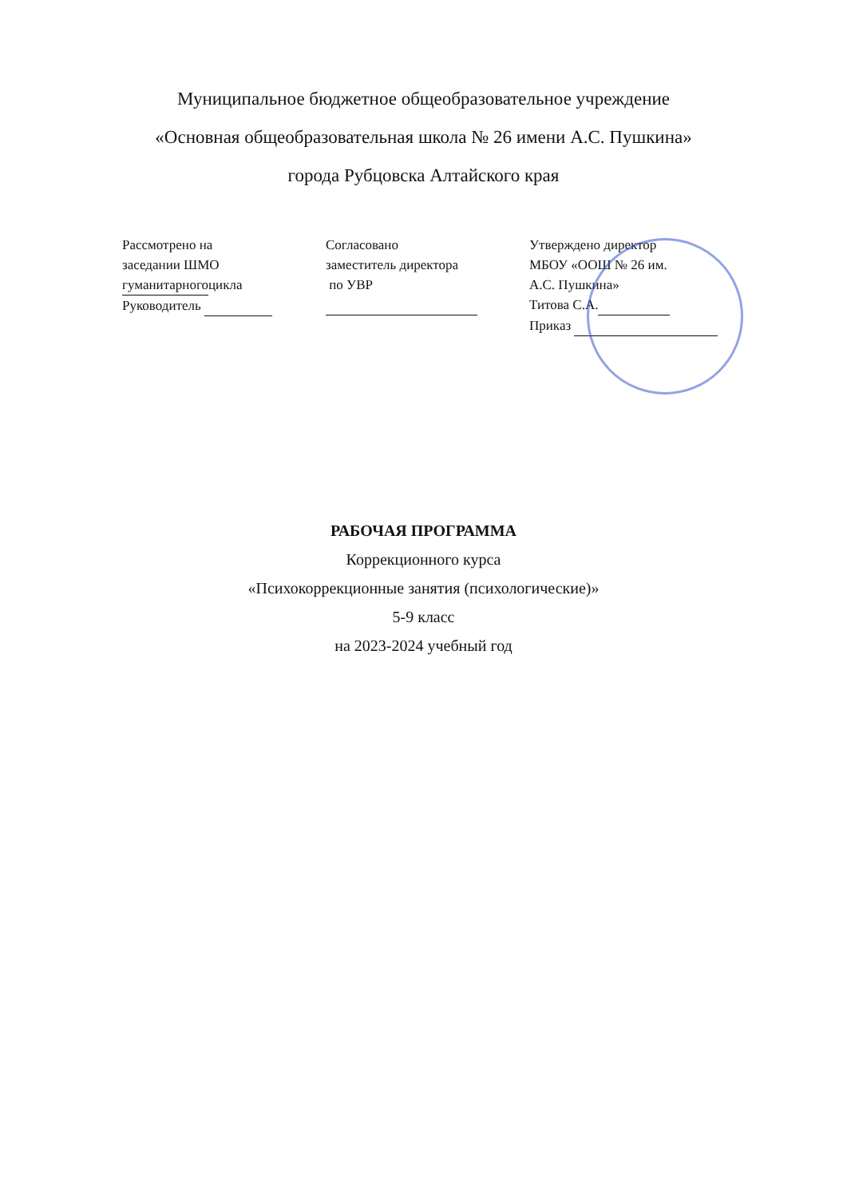Муниципальное бюджетное общеобразовательное учреждение
«Основная общеобразовательная школа № 26 имени А.С. Пушкина»
города Рубцовска Алтайского края
Рассмотрено на
заседании ШМО
гуманитарногоцикла
Руководитель
Согласовано
заместитель директора
по УВР
Утверждено директор
МБОУ «ООШ № 26 им.
А.С. Пушкина»
Титова С.А.
Приказ
РАБОЧАЯ ПРОГРАММА
Коррекционного курса
«Психокоррекционные занятия (психологические)»
5-9 класс
на 2023-2024 учебный год